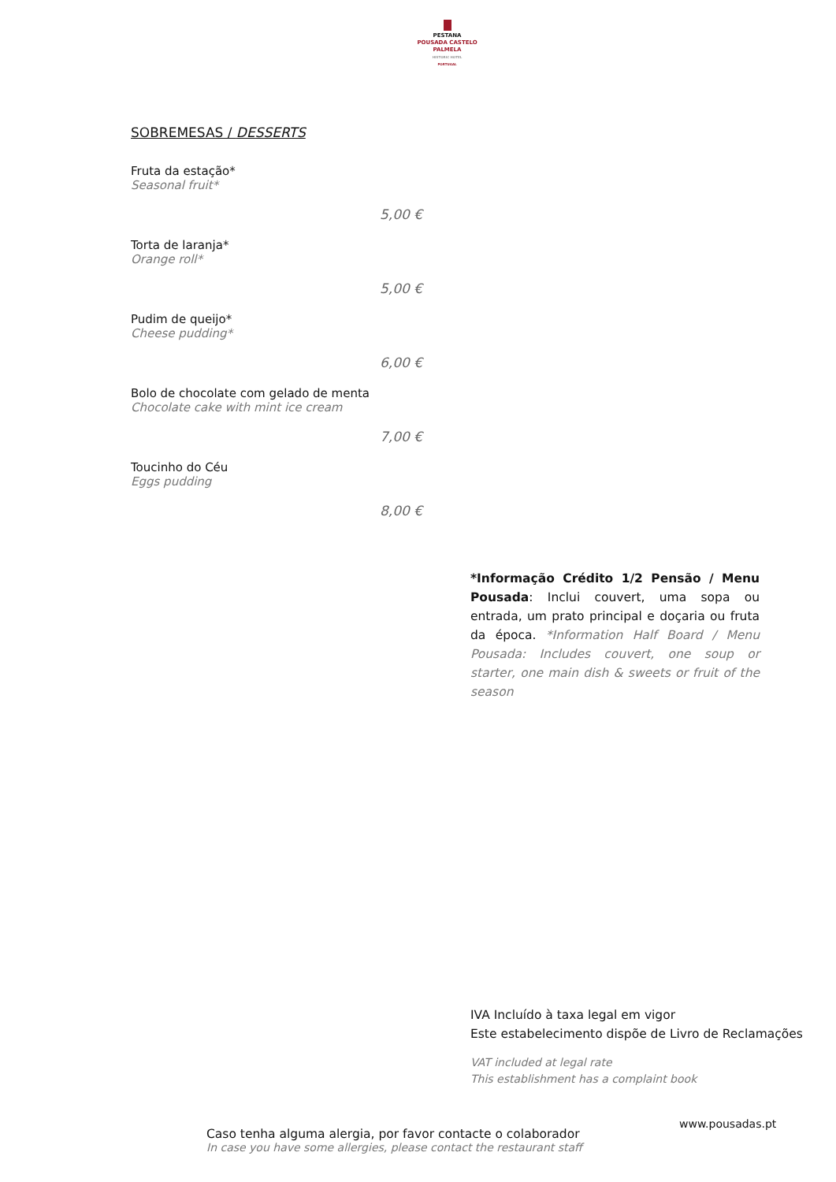PESTANA
POUSADA CASTELO
PALMELA
HISTORIC HOTEL
PORTUGAL
SOBREMESAS / DESSERTS
Fruta da estação*
Seasonal fruit*
5,00 €
Torta de laranja*
Orange roll*
5,00 €
Pudim de queijo*
Cheese pudding*
6,00 €
Bolo de chocolate com gelado de menta
Chocolate cake with mint ice cream
7,00 €
Toucinho do Céu
Eggs pudding
8,00 €
*Informação Crédito 1/2 Pensão / Menu Pousada: Inclui couvert, uma sopa ou entrada, um prato principal e doçaria ou fruta da época. *Information Half Board / Menu Pousada: Includes couvert, one soup or starter, one main dish & sweets or fruit of the season
IVA Incluído à taxa legal em vigor
Este estabelecimento dispõe de Livro de Reclamações
VAT included at legal rate
This establishment has a complaint book
www.pousadas.pt
Caso tenha alguma alergia, por favor contacte o colaborador
In case you have some allergies, please contact the restaurant staff